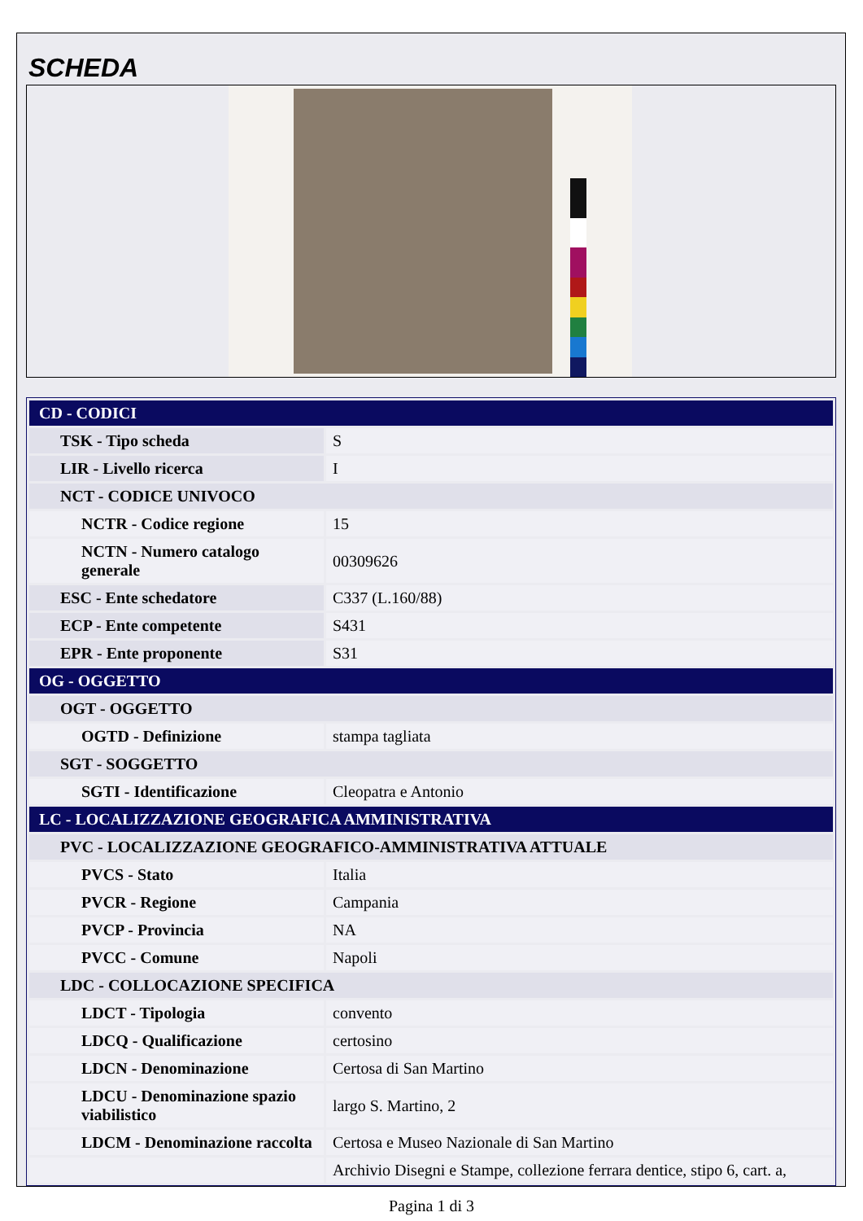SCHEDA
| CD - CODICI | |
| TSK - Tipo scheda | S |
| LIR - Livello ricerca | I |
| NCT - CODICE UNIVOCO | |
| NCTR - Codice regione | 15 |
| NCTN - Numero catalogo generale | 00309626 |
| ESC - Ente schedatore | C337 (L.160/88) |
| ECP - Ente competente | S431 |
| EPR - Ente proponente | S31 |
| OG - OGGETTO | |
| OGT - OGGETTO | |
| OGTD - Definizione | stampa tagliata |
| SGT - SOGGETTO | |
| SGTI - Identificazione | Cleopatra e Antonio |
| LC - LOCALIZZAZIONE GEOGRAFICA AMMINISTRATIVA | |
| PVC - LOCALIZZAZIONE GEOGRAFICO-AMMINISTRATIVA ATTUALE | |
| PVCS - Stato | Italia |
| PVCR - Regione | Campania |
| PVCP - Provincia | NA |
| PVCC - Comune | Napoli |
| LDC - COLLOCAZIONE SPECIFICA | |
| LDCT - Tipologia | convento |
| LDCQ - Qualificazione | certosino |
| LDCN - Denominazione | Certosa di San Martino |
| LDCU - Denominazione spazio viabilistico | largo S. Martino, 2 |
| LDCM - Denominazione raccolta | Certosa e Museo Nazionale di San Martino |
| | Archivio Disegni e Stampe, collezione ferrara dentice, stipo 6, cart. a, |
Pagina 1 di 3